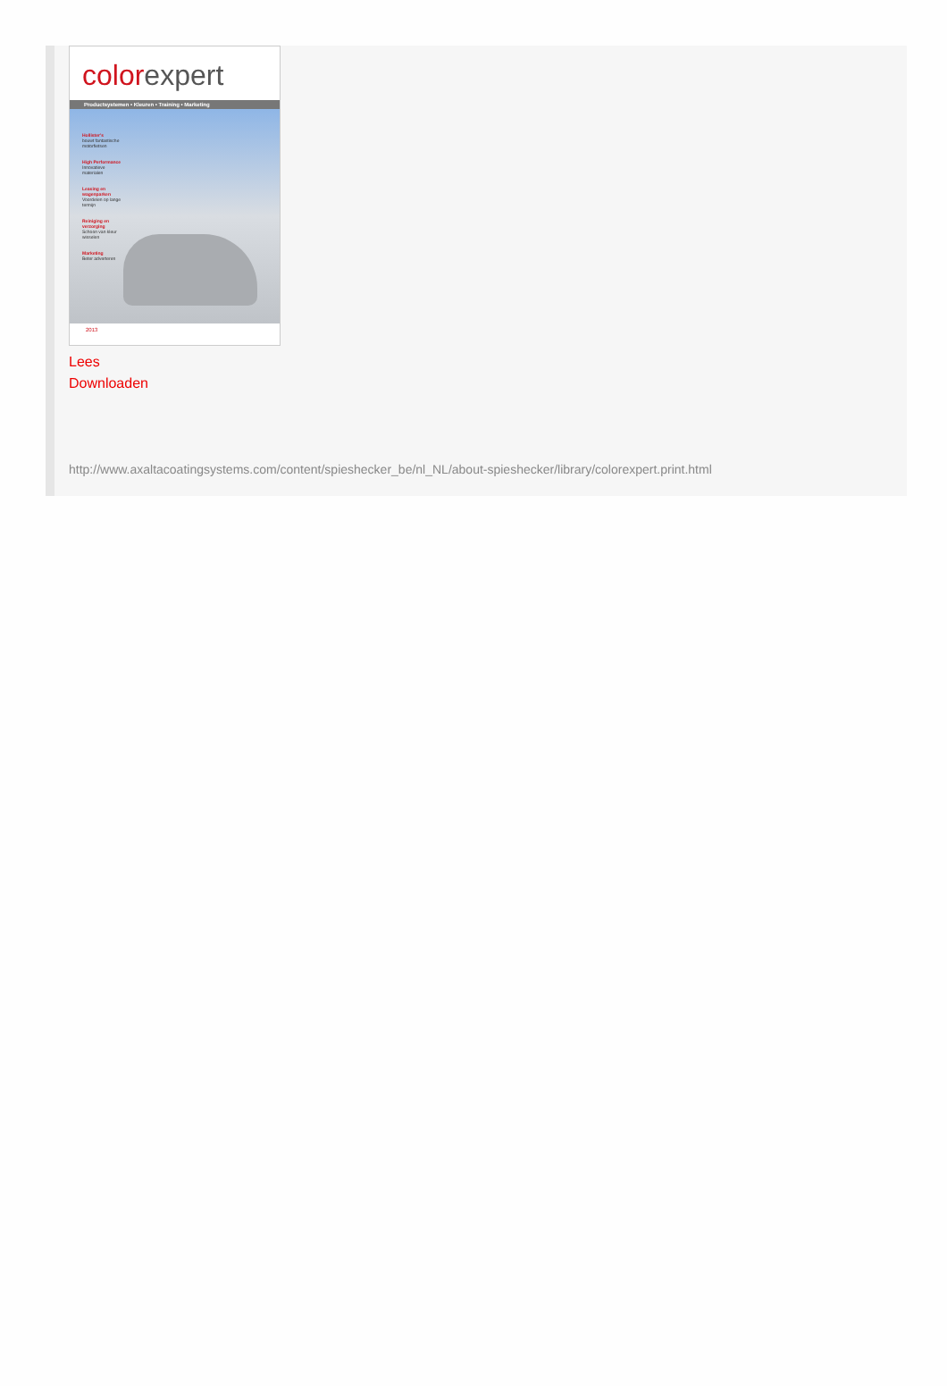color expert
Productsystemen • Kleuren • Training • Marketing
Hollister's
bouwt fantastische motorfietsen
High Performance
Innovatieve materialen
Leasing en wagenparken
Voordelen op lange termijn
Reiniging en verzorging
Schoon van kleur wisselen
Marketing
Beter adverteren
2013
Lees
Downloaden
http://www.axaltacoatingsystems.com/content/spieshecker_be/nl_NL/about-spieshecker/library/colorexpert.print.html